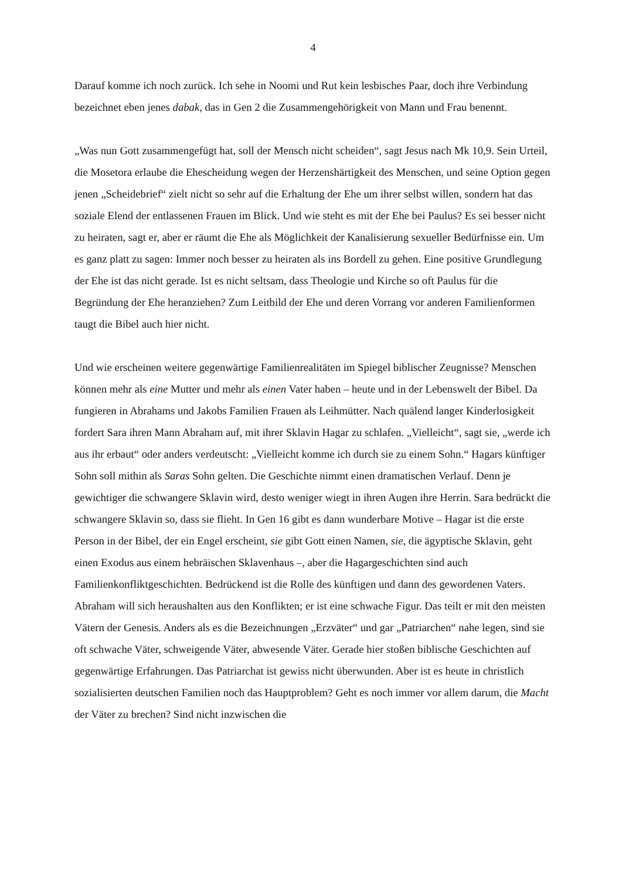4
Darauf komme ich noch zurück. Ich sehe in Noomi und Rut kein lesbisches Paar, doch ihre Verbindung bezeichnet eben jenes dabak, das in Gen 2 die Zusammengehörigkeit von Mann und Frau benennt.
„Was nun Gott zusammengefügt hat, soll der Mensch nicht scheiden“, sagt Jesus nach Mk 10,9. Sein Urteil, die Mosetora erlaube die Ehescheidung wegen der Herzenshärtigkeit des Menschen, und seine Option gegen jenen „Scheidebrief“ zielt nicht so sehr auf die Erhaltung der Ehe um ihrer selbst willen, sondern hat das soziale Elend der entlassenen Frauen im Blick. Und wie steht es mit der Ehe bei Paulus? Es sei besser nicht zu heiraten, sagt er, aber er räumt die Ehe als Möglichkeit der Kanalisierung sexueller Bedürfnisse ein. Um es ganz platt zu sagen: Immer noch besser zu heiraten als ins Bordell zu gehen. Eine positive Grundlegung der Ehe ist das nicht gerade. Ist es nicht seltsam, dass Theologie und Kirche so oft Paulus für die Begründung der Ehe heranziehen? Zum Leitbild der Ehe und deren Vorrang vor anderen Familienformen taugt die Bibel auch hier nicht.
Und wie erscheinen weitere gegenwärtige Familienrealitäten im Spiegel biblischer Zeugnisse? Menschen können mehr als eine Mutter und mehr als einen Vater haben – heute und in der Lebenswelt der Bibel. Da fungieren in Abrahams und Jakobs Familien Frauen als Leihmütter. Nach quälend langer Kinderlosigkeit fordert Sara ihren Mann Abraham auf, mit ihrer Sklavin Hagar zu schlafen. „Vielleicht“, sagt sie, „werde ich aus ihr erbaut“ oder anders verdeutscht: „Vielleicht komme ich durch sie zu einem Sohn.“ Hagars künftiger Sohn soll mithin als Saras Sohn gelten. Die Geschichte nimmt einen dramatischen Verlauf. Denn je gewichtiger die schwangere Sklavin wird, desto weniger wiegt in ihren Augen ihre Herrin. Sara bedrückt die schwangere Sklavin so, dass sie flieht. In Gen 16 gibt es dann wunderbare Motive – Hagar ist die erste Person in der Bibel, der ein Engel erscheint, sie gibt Gott einen Namen, sie, die ägyptische Sklavin, geht einen Exodus aus einem hebräischen Sklavenhaus –, aber die Hagargeschichten sind auch Familienkonfliktgeschichten. Bedrückend ist die Rolle des künftigen und dann des gewordenen Vaters. Abraham will sich heraushalten aus den Konflikten; er ist eine schwache Figur. Das teilt er mit den meisten Vätern der Genesis. Anders als es die Bezeichnungen „Erzväter“ und gar „Patriarchen“ nahe legen, sind sie oft schwache Väter, schweigende Väter, abwesende Väter. Gerade hier stoßen biblische Geschichten auf gegenwärtige Erfahrungen. Das Patriarchat ist gewiss nicht überwunden. Aber ist es heute in christlich sozialisierten deutschen Familien noch das Hauptproblem? Geht es noch immer vor allem darum, die Macht der Väter zu brechen? Sind nicht inzwischen die